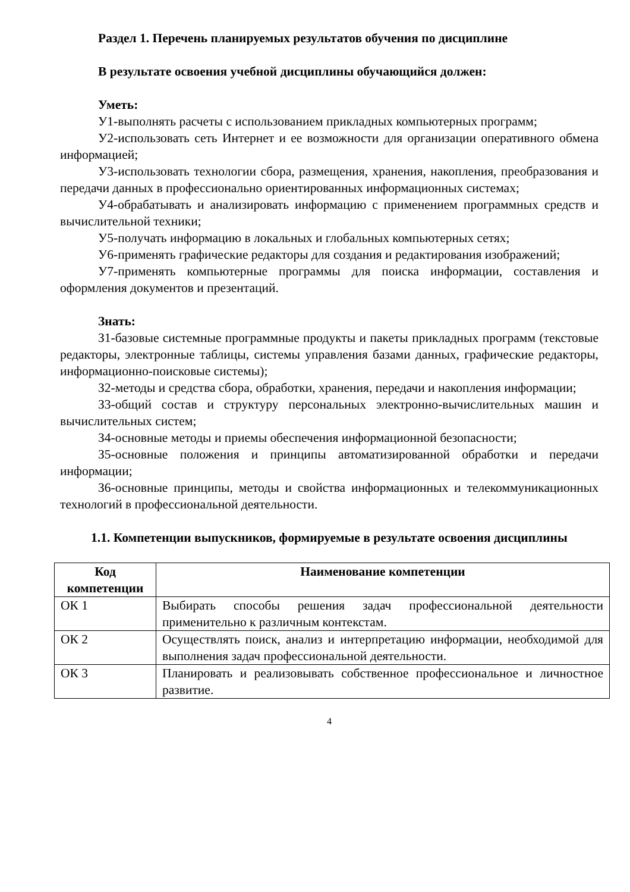Раздел 1. Перечень планируемых результатов обучения по дисциплине
В результате освоения учебной дисциплины обучающийся должен:
Уметь:
У1-выполнять расчеты с использованием прикладных компьютерных программ;
У2-использовать сеть Интернет и ее возможности для организации оперативного обмена информацией;
У3-использовать технологии сбора, размещения, хранения, накопления, преобразования и передачи данных в профессионально ориентированных информационных системах;
У4-обрабатывать и анализировать информацию с применением программных средств и вычислительной техники;
У5-получать информацию в локальных и глобальных компьютерных сетях;
У6-применять графические редакторы для создания и редактирования изображений;
У7-применять компьютерные программы для поиска информации, составления и оформления документов и презентаций.
Знать:
З1-базовые системные программные продукты и пакеты прикладных программ (текстовые редакторы, электронные таблицы, системы управления базами данных, графические редакторы, информационно-поисковые системы);
З2-методы и средства сбора, обработки, хранения, передачи и накопления информации;
З3-общий состав и структуру персональных электронно-вычислительных машин и вычислительных систем;
З4-основные методы и приемы обеспечения информационной безопасности;
З5-основные положения и принципы автоматизированной обработки и передачи информации;
З6-основные принципы, методы и свойства информационных и телекоммуникационных технологий в профессиональной деятельности.
1.1. Компетенции выпускников, формируемые в результате освоения дисциплины
| Код компетенции | Наименование компетенции |
| --- | --- |
| ОК 1 | Выбирать способы решения задач профессиональной деятельности применительно к различным контекстам. |
| ОК 2 | Осуществлять поиск, анализ и интерпретацию информации, необходимой для выполнения задач профессиональной деятельности. |
| ОК 3 | Планировать и реализовывать собственное профессиональное и личностное развитие. |
4